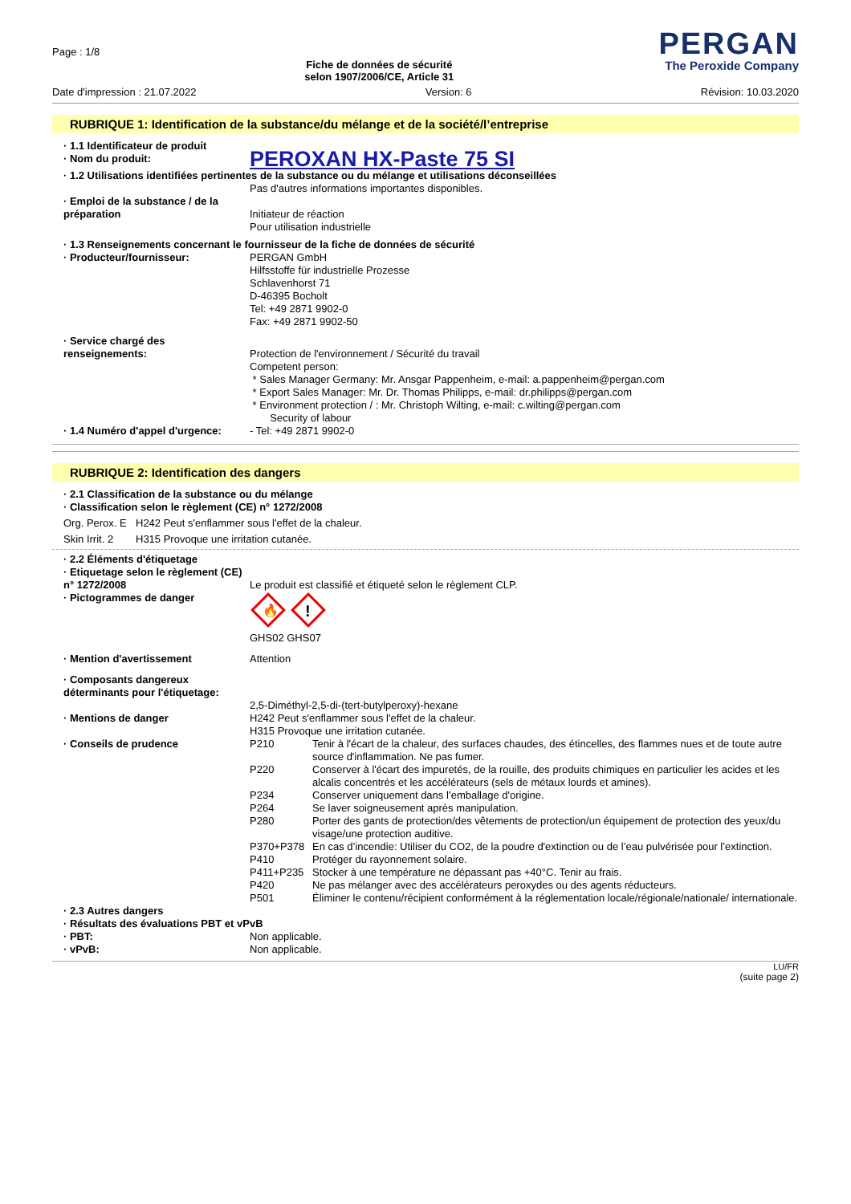Page : 1/8
Fiche de données de sécurité
selon 1907/2006/CE, Article 31
PERGAN
The Peroxide Company
Date d'impression : 21.07.2022 Version: 6 Révision: 10.03.2020
RUBRIQUE 1: Identification de la substance/du mélange et de la société/l’entreprise
| · 1.1 Identificateur de produit | |
| · Nom du produit: | PEROXAN HX-Paste 75 SI |
| · 1.2 Utilisations identifiées pertinentes de la substance ou du mélange et utilisations déconseillées | |
| | Pas d'autres informations importantes disponibles. |
| · Emploi de la substance / de la préparation | Initiateur de réaction Pour utilisation industrielle |
| · 1.3 Renseignements concernant le fournisseur de la fiche de données de sécurité | |
| · Producteur/fournisseur: | PERGAN GmbH Hilfsstoffe für industrielle Prozesse Schlavenhorst 71 D-46395 Bocholt Tel: +49 2871 9902-0 Fax: +49 2871 9902-50 |
| · Service chargé des renseignements: | Protection de l'environnement / Sécurité du travail Competent person: * Sales Manager Germany: Mr. Ansgar Pappenheim, e-mail: a.pappenheim@pergan.com * Export Sales Manager: Mr. Dr. Thomas Philipps, e-mail: dr.philipps@pergan.com * Environment protection / : Mr. Christoph Wilting, e-mail: c.wilting@pergan.com Security of labour |
| · 1.4 Numéro d'appel d'urgence: | - Tel: +49 2871 9902-0 |
RUBRIQUE 2: Identification des dangers
| · 2.1 Classification de la substance ou du mélange · Classification selon le règlement (CE) n° 1272/2008 | |
| Org. Perox. E | H242 Peut s'enflammer sous l'effet de la chaleur. |
| Skin Irrit. 2 | H315 Provoque une irritation cutanée. |
| · 2.2 Éléments d'étiquetage · Etiquetage selon le règlement (CE) n° 1272/2008 | Le produit est classifié et étiqueté selon le règlement CLP. |
| · Pictogrammes de danger | 🔥 ! GHS02 GHS07 |
| · Mention d'avertissement | Attention |
| · Composants dangereux déterminants pour l'étiquetage: | 2,5-Diméthyl-2,5-di-(tert-butylperoxy)-hexane |
| · Mentions de danger | H242 Peut s'enflammer sous l'effet de la chaleur. H315 Provoque une irritation cutanée. |
| · Conseils de prudence | / P210 / Tenir à l'écart de la chaleur, des surfaces chaudes, des étincelles, des flammes nues et de toute autre source d'inflammation. Ne pas fumer. / / P220 / Conserver à l'écart des impuretés, de la rouille, des produits chimiques en particulier les acides et les alcalis concentrés et les accélérateurs (sels de métaux lourds et amines). / / P234 / Conserver uniquement dans l’emballage d'origine. / / P264 / Se laver soigneusement après manipulation. / / P280 / Porter des gants de protection/des vêtements de protection/un équipement de protection des yeux/du visage/une protection auditive. / / P370+P378 / En cas d’incendie: Utiliser du CO2, de la poudre d'extinction ou de l’eau pulvérisée pour l’extinction. / / P410 / Protéger du rayonnement solaire. / / P411+P235 / Stocker à une température ne dépassant pas +40°C. Tenir au frais. / / P420 / Ne pas mélanger avec des accélérateurs peroxydes ou des agents réducteurs. / / P501 / Éliminer le contenu/récipient conformément à la réglementation locale/régionale/nationale/ internationale. / |
| · 2.3 Autres dangers · Résultats des évaluations PBT et vPvB | |
| · PBT: | Non applicable. |
| · vPvB: | Non applicable. |
LU/FR
(suite page 2)